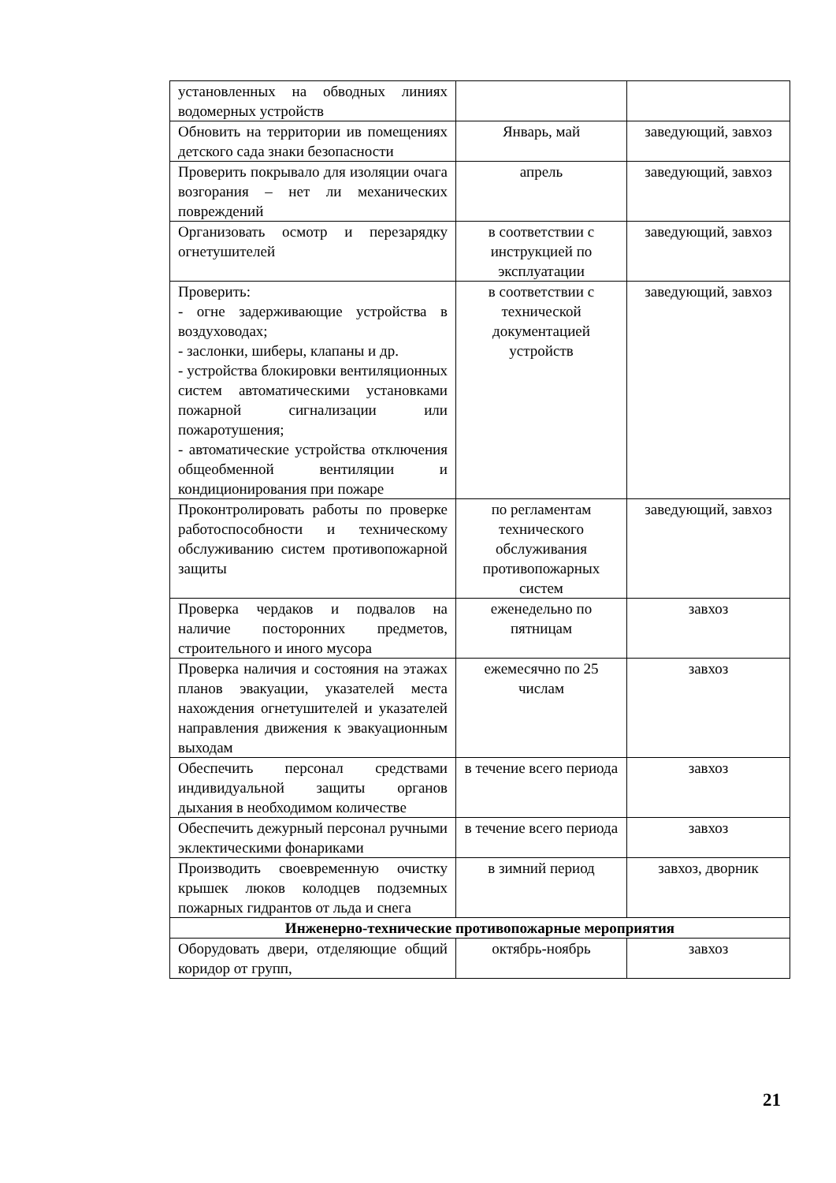| установленных на обводных линиях водомерных устройств | | |
| Обновить на территории ив помещениях детского сада знаки безопасности | Январь, май | заведующий, завхоз |
| Проверить покрывало для изоляции очага возгорания – нет ли механических повреждений | апрель | заведующий, завхоз |
| Организовать осмотр и перезарядку огнетушителей | в соответствии с инструкцией по эксплуатации | заведующий, завхоз |
| Проверить: - огне задерживающие устройства в воздуховодах; - заслонки, шиберы, клапаны и др. - устройства блокировки вентиляционных систем автоматическими установками пожарной сигнализации или пожаротушения; - автоматические устройства отключения общеобменной вентиляции и кондиционирования при пожаре | в соответствии с технической документацией устройств | заведующий, завхоз |
| Проконтролировать работы по проверке работоспособности и техническому обслуживанию систем противопожарной защиты | по регламентам технического обслуживания противопожарных систем | заведующий, завхоз |
| Проверка чердаков и подвалов на наличие посторонних предметов, строительного и иного мусора | еженедельно по пятницам | завхоз |
| Проверка наличия и состояния на этажах планов эвакуации, указателей места нахождения огнетушителей и указателей направления движения к эвакуационным выходам | ежемесячно по 25 числам | завхоз |
| Обеспечить персонал средствами индивидуальной защиты органов дыхания в необходимом количестве | в течение всего периода | завхоз |
| Обеспечить дежурный персонал ручными эклектическими фонариками | в течение всего периода | завхоз |
| Производить своевременную очистку крышек люков колодцев подземных пожарных гидрантов от льда и снега | в зимний период | завхоз, дворник |
| Инженерно-технические противопожарные мероприятия | | |
| Оборудовать двери, отделяющие общий коридор от групп, | октябрь-ноябрь | завхоз |
21